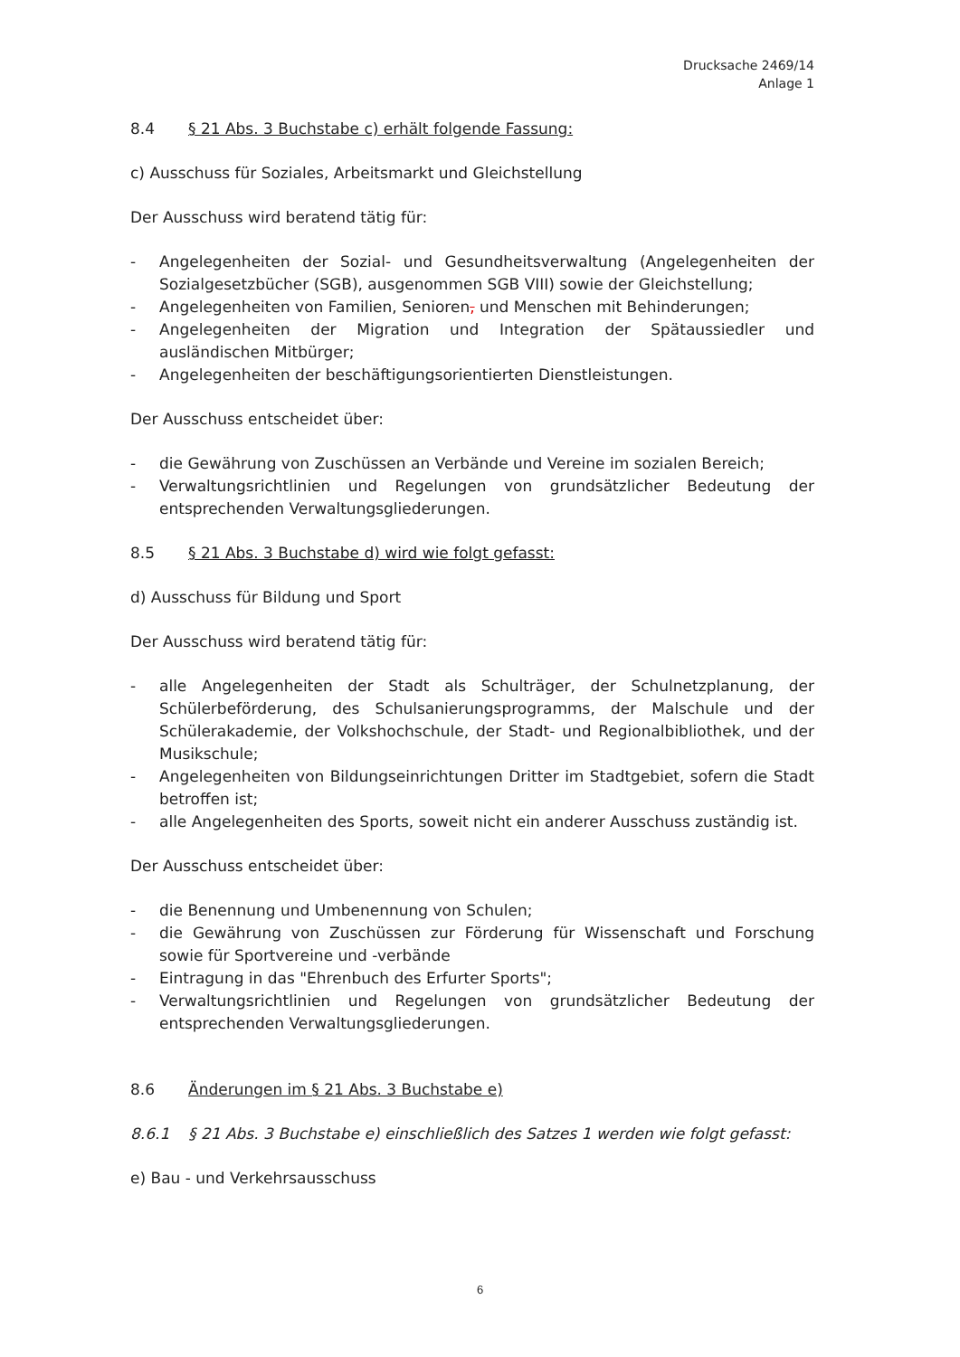Drucksache 2469/14
Anlage 1
8.4 § 21 Abs. 3 Buchstabe c) erhält folgende Fassung:
c) Ausschuss für Soziales, Arbeitsmarkt und Gleichstellung
Der Ausschuss wird beratend tätig für:
- Angelegenheiten der Sozial- und Gesundheitsverwaltung (Angelegenheiten der Sozialgesetzbücher (SGB), ausgenommen SGB VIII) sowie der Gleichstellung;
- Angelegenheiten von Familien, Senioren, und Menschen mit Behinderungen;
- Angelegenheiten der Migration und Integration der Spätaussiedler und ausländischen Mitbürger;
- Angelegenheiten der beschäftigungsorientierten Dienstleistungen.
Der Ausschuss entscheidet über:
- die Gewährung von Zuschüssen an Verbände und Vereine im sozialen Bereich;
- Verwaltungsrichtlinien und Regelungen von grundsätzlicher Bedeutung der entsprechenden Verwaltungsgliederungen.
8.5 § 21 Abs. 3 Buchstabe d) wird wie folgt gefasst:
d) Ausschuss für Bildung und Sport
Der Ausschuss wird beratend tätig für:
- alle Angelegenheiten der Stadt als Schulträger, der Schulnetzplanung, der Schülerbeförderung, des Schulsanierungsprogramms, der Malschule und der Schülerakademie, der Volkshochschule, der Stadt- und Regionalbibliothek, und der Musikschule;
- Angelegenheiten von Bildungseinrichtungen Dritter im Stadtgebiet, sofern die Stadt betroffen ist;
- alle Angelegenheiten des Sports, soweit nicht ein anderer Ausschuss zuständig ist.
Der Ausschuss entscheidet über:
- die Benennung und Umbenennung von Schulen;
- die Gewährung von Zuschüssen zur Förderung für Wissenschaft und Forschung sowie für Sportvereine und -verbände
- Eintragung in das "Ehrenbuch des Erfurter Sports";
- Verwaltungsrichtlinien und Regelungen von grundsätzlicher Bedeutung der entsprechenden Verwaltungsgliederungen.
8.6 Änderungen im § 21 Abs. 3 Buchstabe e)
8.6.1 § 21 Abs. 3 Buchstabe e) einschließlich des Satzes 1 werden wie folgt gefasst:
e) Bau - und Verkehrsausschuss
6